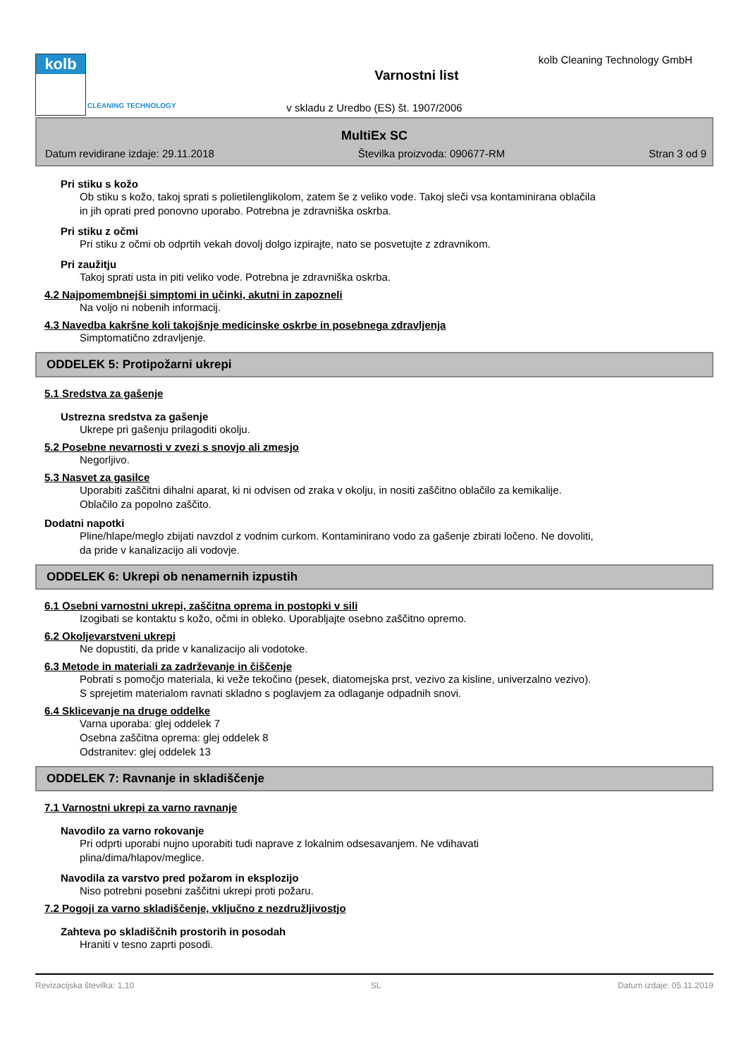kolb
CLEANING TECHNOLOGY
kolb Cleaning Technology GmbH
Varnostni list
v skladu z Uredbo (ES) št. 1907/2006
MultiEx SC
Datum revidirane izdaje: 29.11.2018 Številka proizvoda: 090677-RM Stran 3 od 9
Pri stiku s kožo
Ob stiku s kožo, takoj sprati s polietilenglikolom, zatem še z veliko vode. Takoj sleči vsa kontaminirana oblačila
in jih oprati pred ponovno uporabo. Potrebna je zdravniška oskrba.
Pri stiku z očmi
Pri stiku z očmi ob odprtih vekah dovolj dolgo izpirajte, nato se posvetujte z zdravnikom.
Pri zaužitju
Takoj sprati usta in piti veliko vode. Potrebna je zdravniška oskrba.
4.2 Najpomembnejši simptomi in učinki, akutni in zapozneli
Na voljo ni nobenih informacij.
4.3 Navedba kakršne koli takojšnje medicinske oskrbe in posebnega zdravljenja
Simptomatično zdravljenje.
ODDELEK 5: Protipožarni ukrepi
5.1 Sredstva za gašenje
Ustrezna sredstva za gašenje
Ukrepe pri gašenju prilagoditi okolju.
5.2 Posebne nevarnosti v zvezi s snovjo ali zmesjo
Negorljivo.
5.3 Nasvet za gasilce
Uporabiti zaščitni dihalni aparat, ki ni odvisen od zraka v okolju, in nositi zaščitno oblačilo za kemikalije.
Oblačilo za popolno zaščito.
Dodatni napotki
Pline/hlape/meglo zbijati navzdol z vodnim curkom. Kontaminirano vodo za gašenje zbirati ločeno. Ne dovoliti,
da pride v kanalizacijo ali vodovje.
ODDELEK 6: Ukrepi ob nenamernih izpustih
6.1 Osebni varnostni ukrepi, zaščitna oprema in postopki v sili
Izogibati se kontaktu s kožo, očmi in obleko. Uporabljajte osebno zaščitno opremo.
6.2 Okoljevarstveni ukrepi
Ne dopustiti, da pride v kanalizacijo ali vodotoke.
6.3 Metode in materiali za zadrževanje in čiščenje
Pobrati s pomočjo materiala, ki veže tekočino (pesek, diatomejska prst, vezivo za kisline, univerzalno vezivo).
S sprejetim materialom ravnati skladno s poglavjem za odlaganje odpadnih snovi.
6.4 Sklicevanje na druge oddelke
Varna uporaba: glej oddelek 7
Osebna zaščitna oprema: glej oddelek 8
Odstranitev: glej oddelek 13
ODDELEK 7: Ravnanje in skladiščenje
7.1 Varnostni ukrepi za varno ravnanje
Navodilo za varno rokovanje
Pri odprti uporabi nujno uporabiti tudi naprave z lokalnim odsesavanjem. Ne vdihavati
plina/dima/hlapov/meglice.
Navodila za varstvo pred požarom in eksplozijo
Niso potrebni posebni zaščitni ukrepi proti požaru.
7.2 Pogoji za varno skladiščenje, vključno z nezdružljivostjo
Zahteva po skladiščnih prostorih in posodah
Hraniti v tesno zaprti posodi.
Revizacijska številka: 1,10 SL Datum izdaje: 05.11.2019